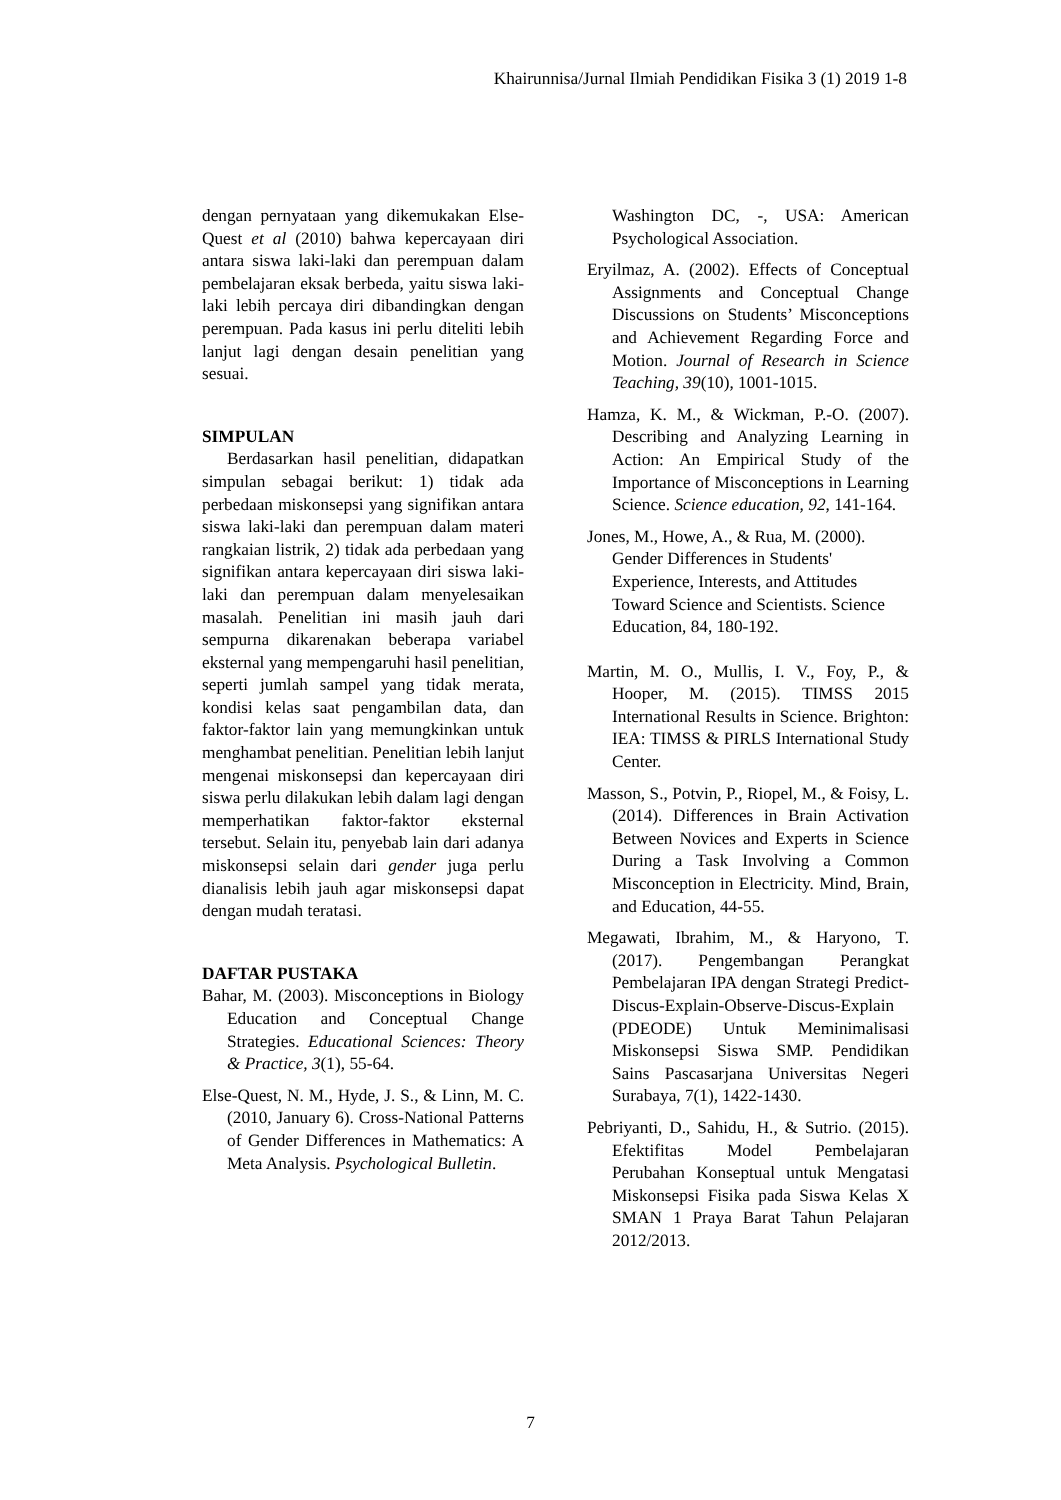Khairunnisa/Jurnal Ilmiah Pendidikan Fisika 3 (1) 2019 1-8
dengan pernyataan yang dikemukakan Else-Quest et al (2010) bahwa kepercayaan diri antara siswa laki-laki dan perempuan dalam pembelajaran eksak berbeda, yaitu siswa laki-laki lebih percaya diri dibandingkan dengan perempuan. Pada kasus ini perlu diteliti lebih lanjut lagi dengan desain penelitian yang sesuai.
SIMPULAN
Berdasarkan hasil penelitian, didapatkan simpulan sebagai berikut: 1) tidak ada perbedaan miskonsepsi yang signifikan antara siswa laki-laki dan perempuan dalam materi rangkaian listrik, 2) tidak ada perbedaan yang signifikan antara kepercayaan diri siswa laki-laki dan perempuan dalam menyelesaikan masalah. Penelitian ini masih jauh dari sempurna dikarenakan beberapa variabel eksternal yang mempengaruhi hasil penelitian, seperti jumlah sampel yang tidak merata, kondisi kelas saat pengambilan data, dan faktor-faktor lain yang memungkinkan untuk menghambat penelitian. Penelitian lebih lanjut mengenai miskonsepsi dan kepercayaan diri siswa perlu dilakukan lebih dalam lagi dengan memperhatikan faktor-faktor eksternal tersebut. Selain itu, penyebab lain dari adanya miskonsepsi selain dari gender juga perlu dianalisis lebih jauh agar miskonsepsi dapat dengan mudah teratasi.
DAFTAR PUSTAKA
Bahar, M. (2003). Misconceptions in Biology Education and Conceptual Change Strategies. Educational Sciences: Theory & Practice, 3(1), 55-64.
Else-Quest, N. M., Hyde, J. S., & Linn, M. C. (2010, January 6). Cross-National Patterns of Gender Differences in Mathematics: A Meta Analysis. Psychological Bulletin.
Washington DC, -, USA: American Psychological Association.
Eryilmaz, A. (2002). Effects of Conceptual Assignments and Conceptual Change Discussions on Students’ Misconceptions and Achievement Regarding Force and Motion. Journal of Research in Science Teaching, 39(10), 1001-1015.
Hamza, K. M., & Wickman, P.-O. (2007). Describing and Analyzing Learning in Action: An Empirical Study of the Importance of Misconceptions in Learning Science. Science education, 92, 141-164.
Jones, M., Howe, A., & Rua, M. (2000). Gender Differences in Students' Experience, Interests, and Attitudes Toward Science and Scientists. Science Education, 84, 180-192.
Martin, M. O., Mullis, I. V., Foy, P., & Hooper, M. (2015). TIMSS 2015 International Results in Science. Brighton: IEA: TIMSS & PIRLS International Study Center.
Masson, S., Potvin, P., Riopel, M., & Foisy, L. (2014). Differences in Brain Activation Between Novices and Experts in Science During a Task Involving a Common Misconception in Electricity. Mind, Brain, and Education, 44-55.
Megawati, Ibrahim, M., & Haryono, T. (2017). Pengembangan Perangkat Pembelajaran IPA dengan Strategi Predict-Discus-Explain-Observe-Discus-Explain (PDEODE) Untuk Meminimalisasi Miskonsepsi Siswa SMP. Pendidikan Sains Pascasarjana Universitas Negeri Surabaya, 7(1), 1422-1430.
Pebriyanti, D., Sahidu, H., & Sutrio. (2015). Efektifitas Model Pembelajaran Perubahan Konseptual untuk Mengatasi Miskonsepsi Fisika pada Siswa Kelas X SMAN 1 Praya Barat Tahun Pelajaran 2012/2013.
7